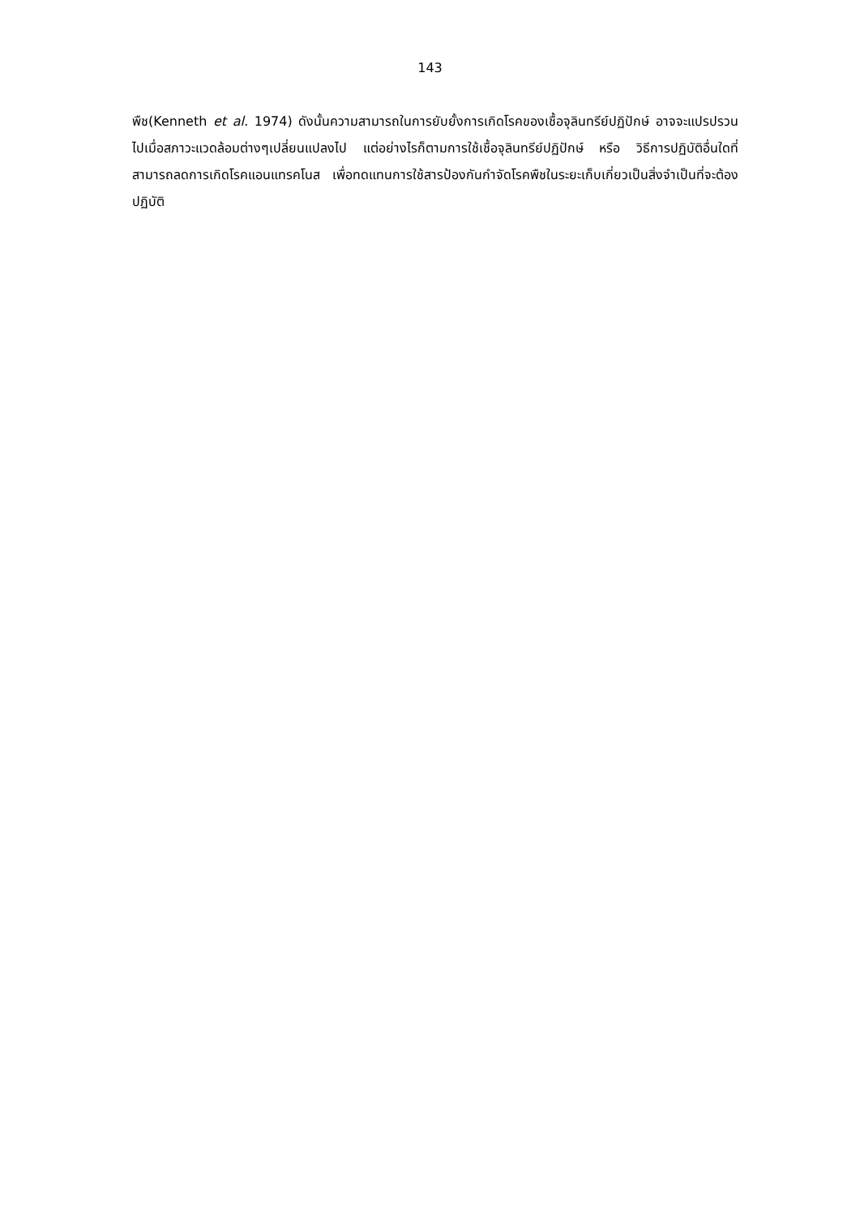143
พืช(Kenneth et al. 1974) ดังนั้นความสามารถในการยับยั้งการเกิดโรคของเชื้อจุลินทรีย์ปฏิปักษ์ อาจจะแปรปรวนไปเมื่อสภาวะแวดล้อมต่างๆเปลี่ยนแปลงไป แต่อย่างไรก็ตามการใช้เชื้อจุลินทรีย์ปฏิปักษ์ หรือ วิธีการปฏิบัติอื่นใดที่สามารถลดการเกิดโรคแอนแทรคโนส เพื่อทดแทนการใช้สารป้องกันกำจัดโรคพืชในระยะเก็บเกี่ยวเป็นสิ่งจำเป็นที่จะต้องปฏิบัติ